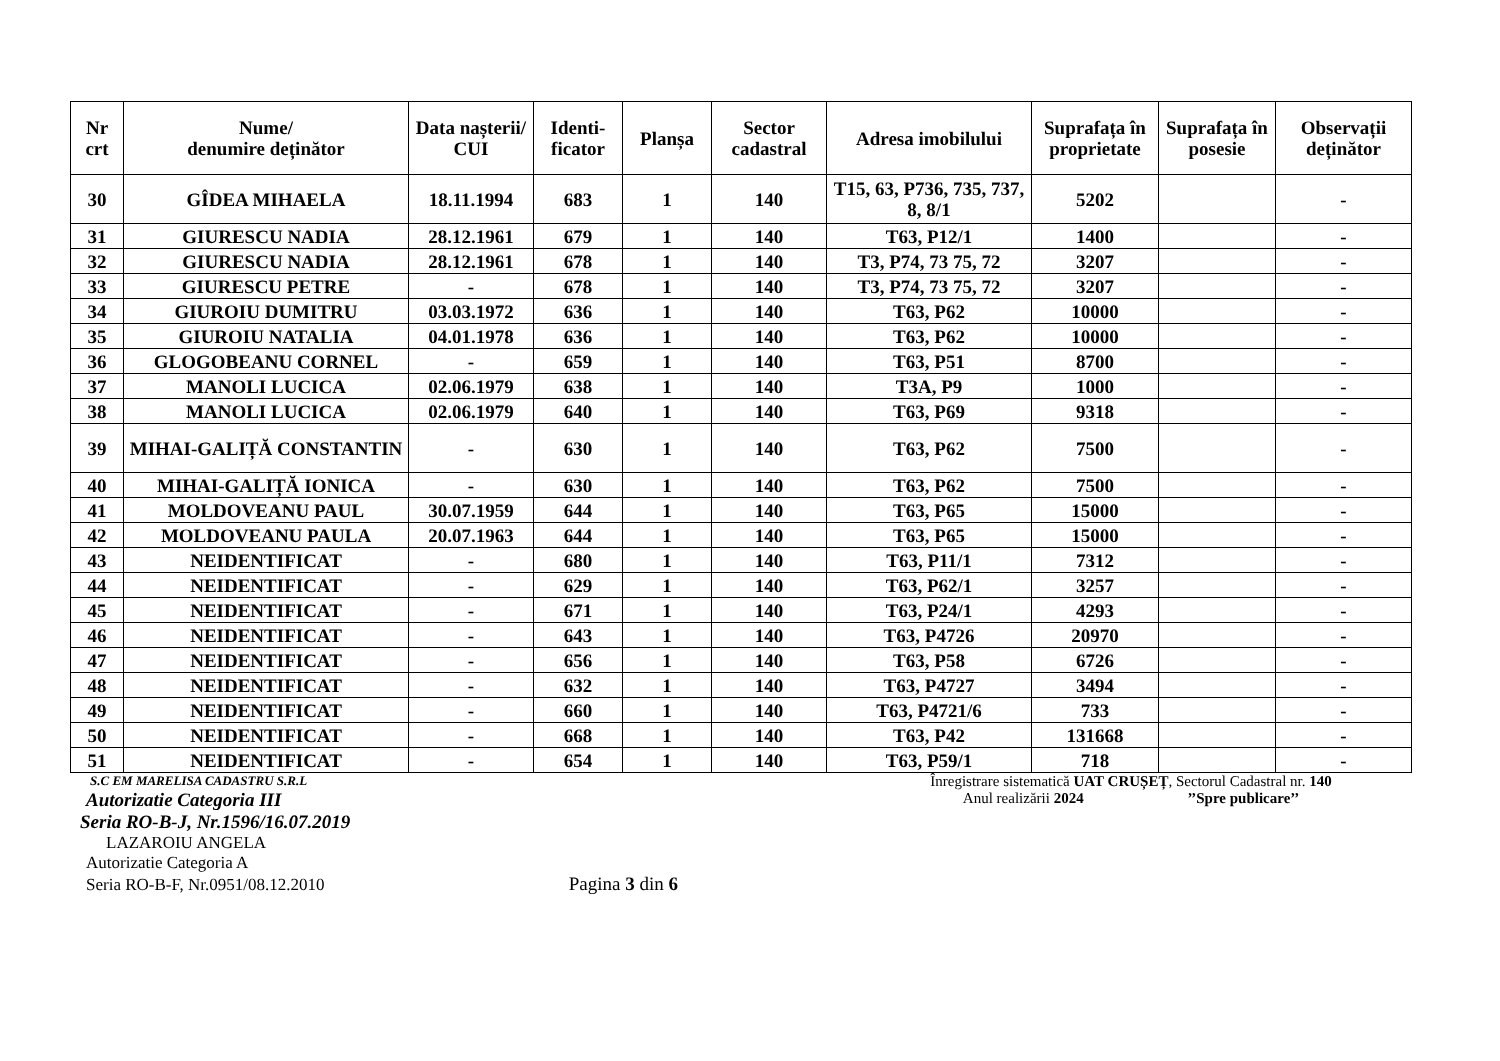| Nr crt | Nume/ denumire deținător | Data nașterii/ CUI | Identi- ficator | Planșa | Sector cadastral | Adresa imobilului | Suprafața în proprietate | Suprafața în posesie | Observații deținător |
| --- | --- | --- | --- | --- | --- | --- | --- | --- | --- |
| 30 | GÎDEA MIHAELA | 18.11.1994 | 683 | 1 | 140 | T15, 63, P736, 735, 737, 8, 8/1 | 5202 | | - |
| 31 | GIURESCU NADIA | 28.12.1961 | 679 | 1 | 140 | T63, P12/1 | 1400 | | - |
| 32 | GIURESCU NADIA | 28.12.1961 | 678 | 1 | 140 | T3, P74, 73 75, 72 | 3207 | | - |
| 33 | GIURESCU PETRE | - | 678 | 1 | 140 | T3, P74, 73 75, 72 | 3207 | | - |
| 34 | GIUROIU DUMITRU | 03.03.1972 | 636 | 1 | 140 | T63, P62 | 10000 | | - |
| 35 | GIUROIU NATALIA | 04.01.1978 | 636 | 1 | 140 | T63, P62 | 10000 | | - |
| 36 | GLOGOBEANU CORNEL | - | 659 | 1 | 140 | T63, P51 | 8700 | | - |
| 37 | MANOLI LUCICA | 02.06.1979 | 638 | 1 | 140 | T3A, P9 | 1000 | | - |
| 38 | MANOLI LUCICA | 02.06.1979 | 640 | 1 | 140 | T63, P69 | 9318 | | - |
| 39 | MIHAI-GALIȚĂ CONSTANTIN | - | 630 | 1 | 140 | T63, P62 | 7500 | | - |
| 40 | MIHAI-GALIȚĂ IONICA | - | 630 | 1 | 140 | T63, P62 | 7500 | | - |
| 41 | MOLDOVEANU PAUL | 30.07.1959 | 644 | 1 | 140 | T63, P65 | 15000 | | - |
| 42 | MOLDOVEANU PAULA | 20.07.1963 | 644 | 1 | 140 | T63, P65 | 15000 | | - |
| 43 | NEIDENTIFICAT | - | 680 | 1 | 140 | T63, P11/1 | 7312 | | - |
| 44 | NEIDENTIFICAT | - | 629 | 1 | 140 | T63, P62/1 | 3257 | | - |
| 45 | NEIDENTIFICAT | - | 671 | 1 | 140 | T63, P24/1 | 4293 | | - |
| 46 | NEIDENTIFICAT | - | 643 | 1 | 140 | T63, P4726 | 20970 | | - |
| 47 | NEIDENTIFICAT | - | 656 | 1 | 140 | T63, P58 | 6726 | | - |
| 48 | NEIDENTIFICAT | - | 632 | 1 | 140 | T63, P4727 | 3494 | | - |
| 49 | NEIDENTIFICAT | - | 660 | 1 | 140 | T63, P4721/6 | 733 | | - |
| 50 | NEIDENTIFICAT | - | 668 | 1 | 140 | T63, P42 | 131668 | | - |
| 51 | NEIDENTIFICAT | - | 654 | 1 | 140 | T63, P59/1 | 718 | | - |
S.C EM MARELISA CADASTRU S.R.L
Autorizatie Categoria III
Seria RO-B-J, Nr.1596/16.07.2019
LAZAROIU ANGELA
Autorizatie Categoria A
Seria RO-B-F, Nr.0951/08.12.2010 Pagina 3 din 6
Înregistrare sistematică UAT CRUȘEȚ, Sectorul Cadastral nr. 140
Anul realizării 2024 ’’Spre publicare’’